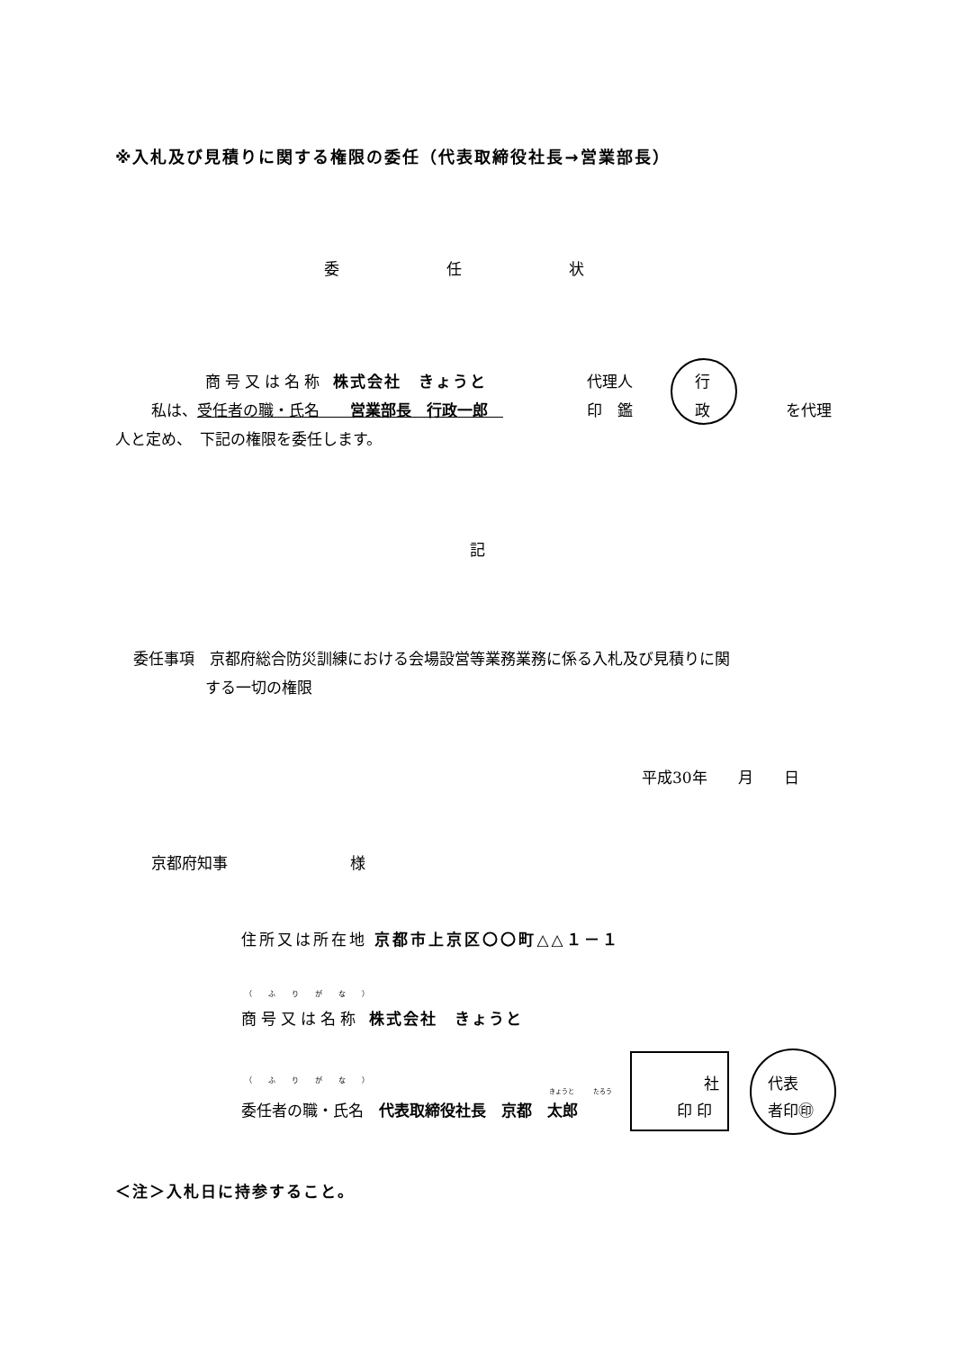※入札及び見積りに関する権限の委任（代表取締役社長→営業部長）
委　　　　　　　任　　　　　　　状
商号又は名称 株式会社　きょうと
私は、受任者の職・氏名　　営業部長　行政一郎　
代理人
印　鑑
行
政 を代理
人と定め、　下記の権限を委任します。
記
委任事項　京都府総合防災訓練における会場設営等業務業務に係る入札及び見積りに関
する一切の権限
平成30年　　月　　日
京都府知事　　　　　　　　様
住所又は所在地 京都市上京区〇〇町△△１－１
（ふりがな）
商号又は名称 株式会社　きょうと
（ふりがな）
きょうと　　　たろう
委任者の職・氏名　代表取締役社長　京都　太郎
社
印 印
代表
者印㊞
＜注＞入札日に持参すること。